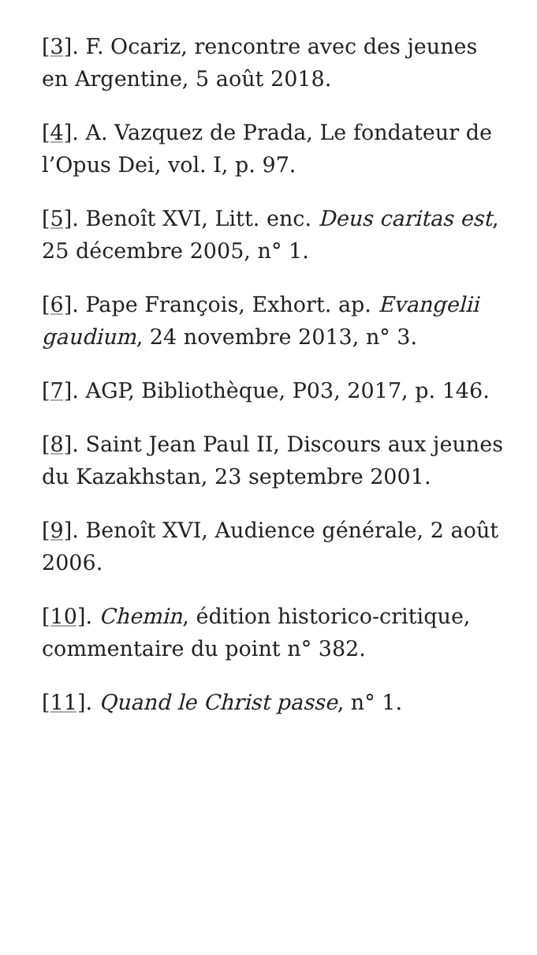[3]. F. Ocariz, rencontre avec des jeunes en Argentine, 5 août 2018.
[4]. A. Vazquez de Prada, Le fondateur de l’Opus Dei, vol. I, p. 97.
[5]. Benoît XVI, Litt. enc. Deus caritas est, 25 décembre 2005, n° 1.
[6]. Pape François, Exhort. ap. Evangelii gaudium, 24 novembre 2013, n° 3.
[7]. AGP, Bibliothèque, P03, 2017, p. 146.
[8]. Saint Jean Paul II, Discours aux jeunes du Kazakhstan, 23 septembre 2001.
[9]. Benoît XVI, Audience générale, 2 août 2006.
[10]. Chemin, édition historico-critique, commentaire du point n° 382.
[11]. Quand le Christ passe, n° 1.